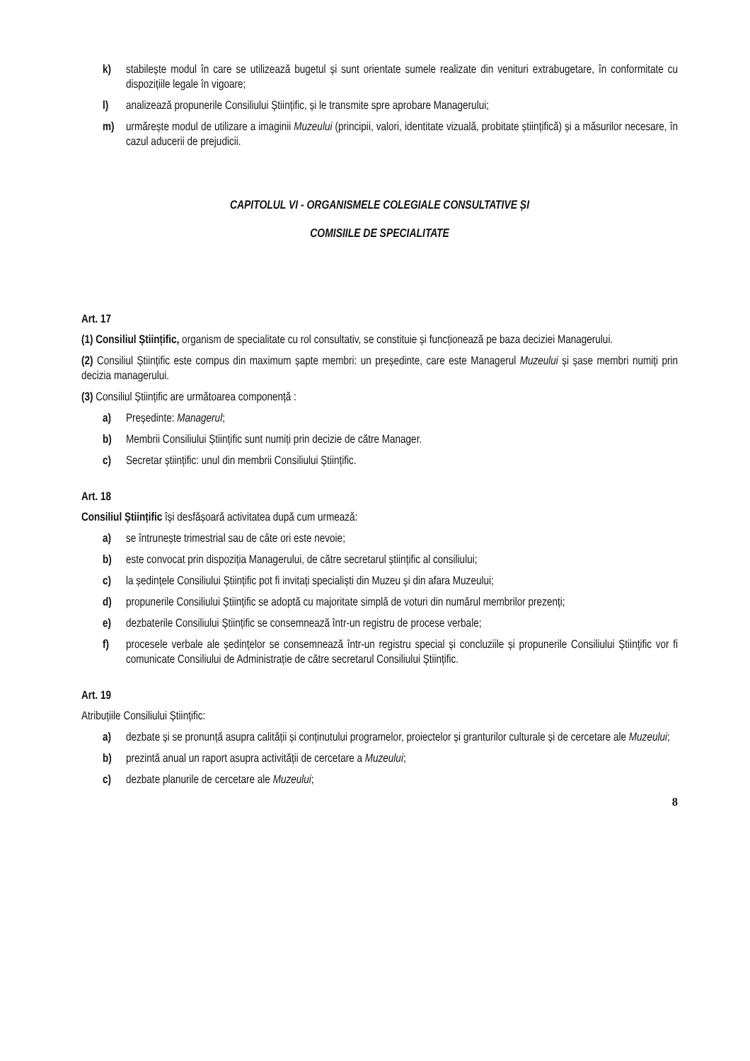k) stabilește modul în care se utilizează bugetul și sunt orientate sumele realizate din venituri extrabugetare, în conformitate cu dispozițiile legale în vigoare;
l) analizează propunerile Consiliului Științific, și le transmite spre aprobare Managerului;
m) urmărește modul de utilizare a imaginii Muzeului (principii, valori, identitate vizuală, probitate științifică) și a măsurilor necesare, în cazul aducerii de prejudicii.
CAPITOLUL VI - ORGANISMELE COLEGIALE CONSULTATIVE ȘI
COMISIILE DE SPECIALITATE
Art. 17
(1) Consiliul Științific, organism de specialitate cu rol consultativ, se constituie și funcționează pe baza deciziei Managerului.
(2) Consiliul Științific este compus din maximum șapte membri: un președinte, care este Managerul Muzeului și șase membri numiți prin decizia managerului.
(3) Consiliul Științific are următoarea componență :
a) Președinte: Managerul;
b) Membrii Consiliului Științific sunt numiți prin decizie de către Manager.
c) Secretar științific: unul din membrii Consiliului Științific.
Art. 18
Consiliul Științific își desfășoară activitatea după cum urmează:
a) se întrunește trimestrial sau de câte ori este nevoie;
b) este convocat prin dispoziția Managerului, de către secretarul științific al consiliului;
c) la ședințele Consiliului Științific pot fi invitați specialiști din Muzeu și din afara Muzeului;
d) propunerile Consiliului Științific se adoptă cu majoritate simplă de voturi din numărul membrilor prezenți;
e) dezbaterile Consiliului Științific se consemnează într-un registru de procese verbale;
f) procesele verbale ale ședințelor se consemnează într-un registru special și concluziile și propunerile Consiliului Științific vor fi comunicate Consiliului de Administrație de către secretarul Consiliului Științific.
Art. 19
Atribuțiile Consiliului Științific:
a) dezbate și se pronunță asupra calității și conținutului programelor, proiectelor și granturilor culturale și de cercetare ale Muzeului;
b) prezintă anual un raport asupra activității de cercetare a Muzeului;
c) dezbate planurile de cercetare ale Muzeului;
8